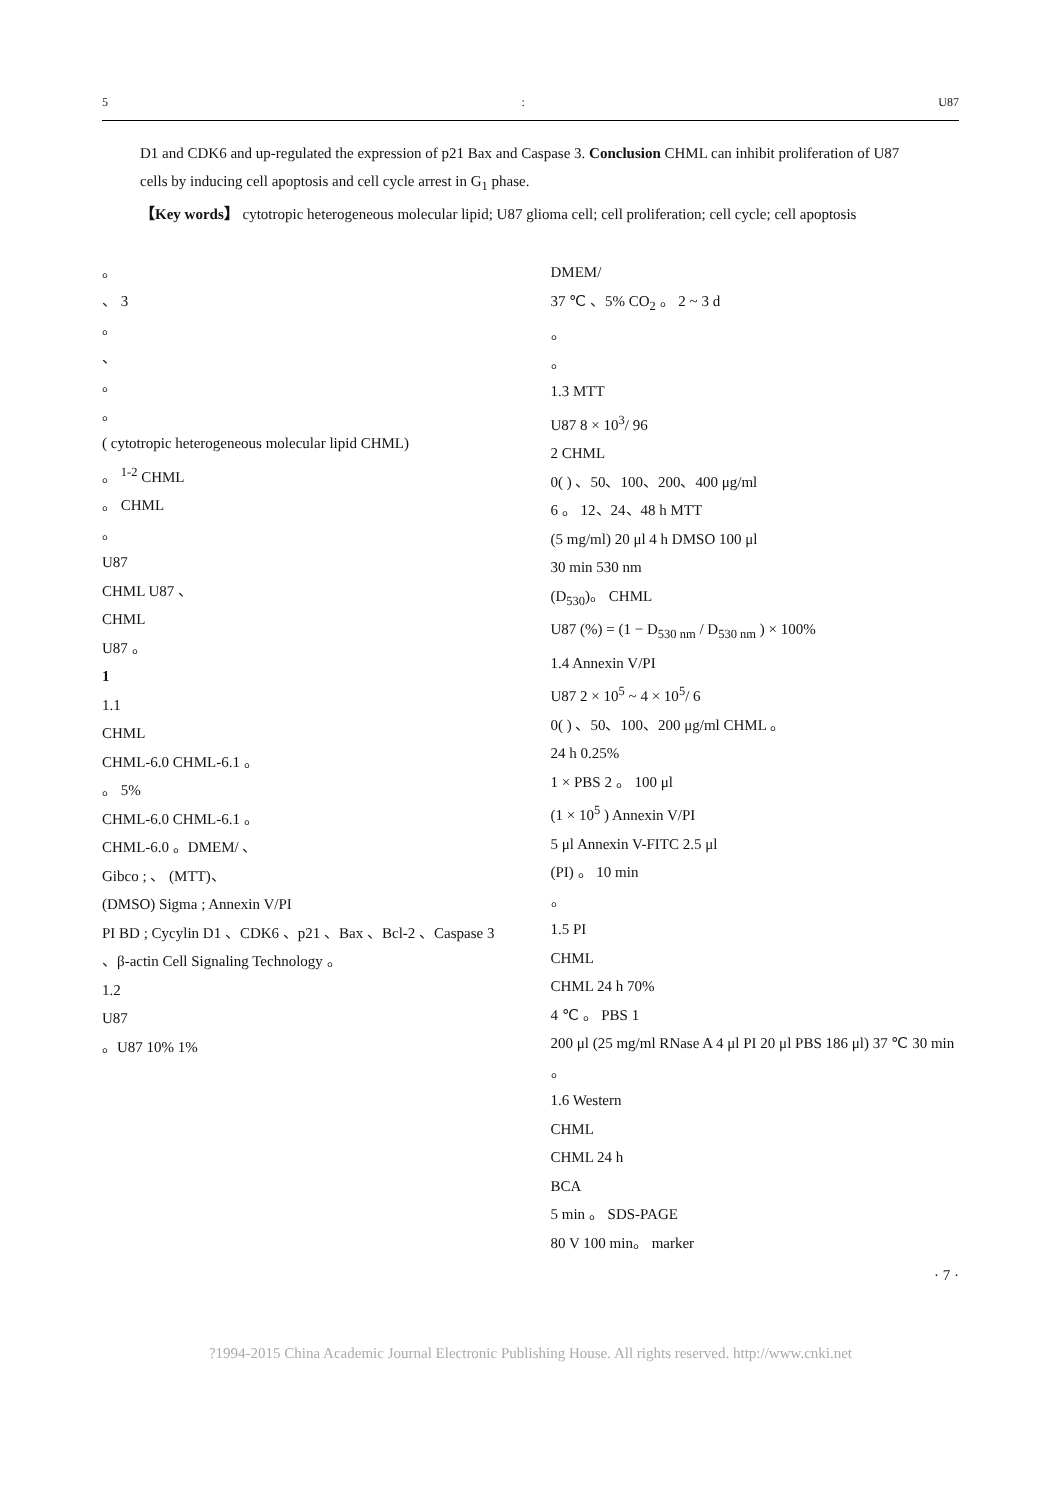5: U87
D1 and CDK6 and up-regulated the expression of p21 Bax and Caspase 3. Conclusion CHML can inhibit proliferation of U87 cells by inducing cell apoptosis and cell cycle arrest in G<sub>1</sub> phase.
【Key words】 cytotropic heterogeneous molecular lipid; U87 glioma cell; cell proliferation; cell cycle; cell apoptosis
。
、 3
。
、
。
。
( cytotropic heterogeneous molecular lipid CHML)
。 <sup>1-2</sup> CHML
。 CHML
。
U87
CHML U87 、
CHML
U87 。
1
1.1
CHML
CHML-6.0 CHML-6.1 。
。 5%
CHML-6.0 CHML-6.1 。
CHML-6.0 。DMEM/ 、
Gibco ; 、 (MTT)、
(DMSO) Sigma ; Annexin V/PI
PI BD ; Cycylin D1 、CDK6 、p21 、Bax 、Bcl-2 、Caspase 3 、β-actin Cell Signaling Technology 。
1.2
U87
。U87 10% 1%
DMEM/
37 ℃ 、5% CO<sub>2</sub> 。 2 ~ 3 d
。
。
1.3 MTT
U87 8 × 10<sup>3</sup>/ 96
2 CHML
0( ) 、50、100、200、400 μg/ml
6 。 12、24、48 h MTT
(5 mg/ml) 20 μl 4 h DMSO 100 μl
30 min 530 nm
(D<sub>530</sub>)。 CHML
U87 (%) = (1 − D<sub>530 nm</sub> / D<sub>530 nm</sub> ) × 100%
1.4 Annexin V/PI
U87 2 × 10<sup>5</sup> ~ 4 × 10<sup>5</sup>/ 6
0( ) 、50、100、200 μg/ml CHML 。
24 h 0.25%
1 × PBS 2 。 100 μl
(1 × 10<sup>5</sup> ) Annexin V/PI
5 μl Annexin V-FITC 2.5 μl
(PI) 。 10 min
。
1.5 PI
CHML
CHML 24 h 70%
4 ℃ 。 PBS 1
200 μl (25 mg/ml RNase A 4 μl PI 20 μl PBS 186 μl) 37 ℃ 30 min 。
1.6 Western
CHML
CHML 24 h
BCA
5 min 。 SDS-PAGE
80 V 100 min。 marker
· 7 ·
?1994-2015 China Academic Journal Electronic Publishing House. All rights reserved. http://www.cnki.net